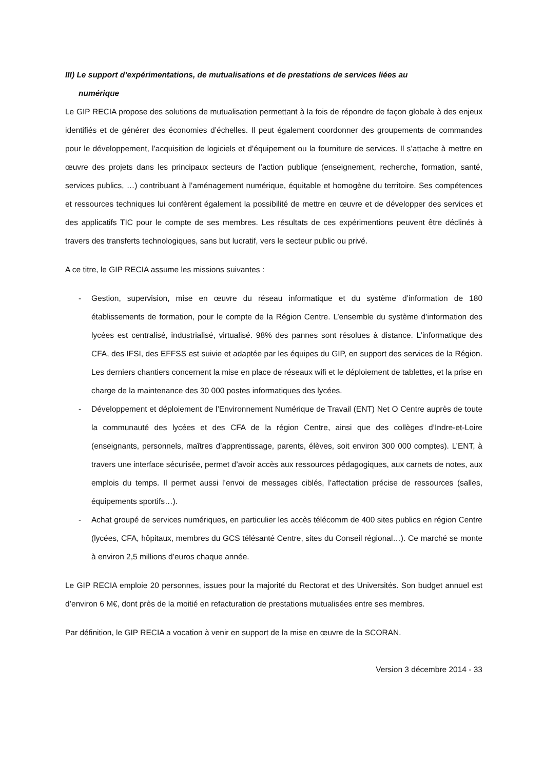III) Le support d’expérimentations, de mutualisations et de prestations de services liées au
numérique
Le GIP RECIA propose des solutions de mutualisation permettant à la fois de répondre de façon globale à des enjeux identifiés et de générer des économies d’échelles. Il peut également coordonner des groupements de commandes pour le développement, l’acquisition de logiciels et d’équipement ou la fourniture de services. Il s’attache à mettre en œuvre des projets dans les principaux secteurs de l’action publique (enseignement, recherche, formation, santé, services publics, …) contribuant à l’aménagement numérique, équitable et homogène du territoire. Ses compétences et ressources techniques lui confèrent également la possibilité de mettre en œuvre et de développer des services et des applicatifs TIC pour le compte de ses membres. Les résultats de ces expérimentions peuvent être déclinés à travers des transferts technologiques, sans but lucratif, vers le secteur public ou privé.
A ce titre, le GIP RECIA assume les missions suivantes :
- Gestion, supervision, mise en œuvre du réseau informatique et du système d’information de 180 établissements de formation, pour le compte de la Région Centre. L’ensemble du système d’information des lycées est centralisé, industrialisé, virtualisé. 98% des pannes sont résolues à distance. L’informatique des CFA, des IFSI, des EFFSS est suivie et adaptée par les équipes du GIP, en support des services de la Région. Les derniers chantiers concernent la mise en place de réseaux wifi et le déploiement de tablettes, et la prise en charge de la maintenance des 30 000 postes informatiques des lycées.
- Développement et déploiement de l’Environnement Numérique de Travail (ENT) Net O Centre auprès de toute la communauté des lycées et des CFA de la région Centre, ainsi que des collèges d’Indre-et-Loire (enseignants, personnels, maîtres d’apprentissage, parents, élèves, soit environ 300 000 comptes). L’ENT, à travers une interface sécurisée, permet d’avoir accès aux ressources pédagogiques, aux carnets de notes, aux emplois du temps. Il permet aussi l’envoi de messages ciblés, l’affectation précise de ressources (salles, équipements sportifs…).
- Achat groupé de services numériques, en particulier les accès télécomm de 400 sites publics en région Centre (lycées, CFA, hôpitaux, membres du GCS télésanté Centre, sites du Conseil régional…). Ce marché se monte à environ 2,5 millions d’euros chaque année.
Le GIP RECIA emploie 20 personnes, issues pour la majorité du Rectorat et des Universités. Son budget annuel est d’environ 6 M€, dont près de la moitié en refacturation de prestations mutualisées entre ses membres.
Par définition, le GIP RECIA a vocation à venir en support de la mise en œuvre de la SCORAN.
Version 3 décembre 2014 - 33